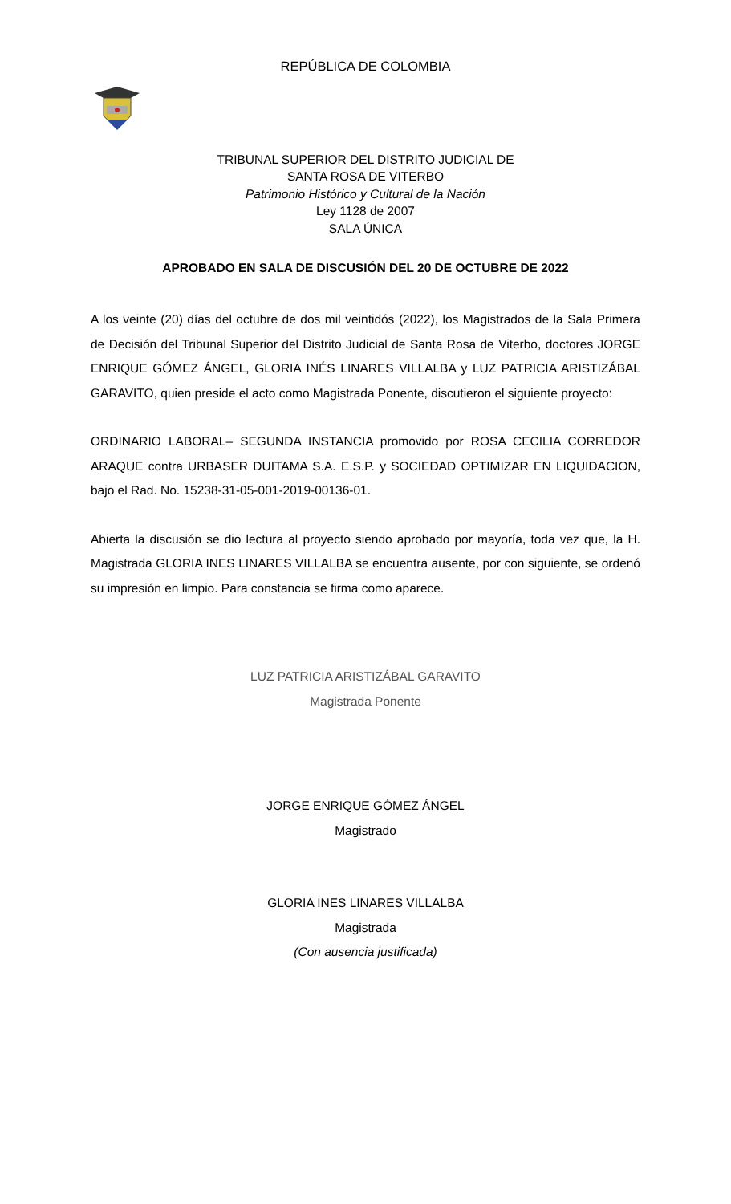REPÚBLICA DE COLOMBIA
TRIBUNAL SUPERIOR DEL DISTRITO JUDICIAL DE
SANTA ROSA DE VITERBO
Patrimonio Histórico y Cultural de la Nación
Ley 1128 de 2007
SALA ÚNICA
APROBADO EN SALA DE DISCUSIÓN DEL 20 DE OCTUBRE DE 2022
A los veinte (20) días del octubre de dos mil veintidós (2022), los Magistrados de la Sala Primera de Decisión del Tribunal Superior del Distrito Judicial de Santa Rosa de Viterbo, doctores JORGE ENRIQUE GÓMEZ ÁNGEL, GLORIA INÉS LINARES VILLALBA y LUZ PATRICIA ARISTIZÁBAL GARAVITO, quien preside el acto como Magistrada Ponente, discutieron el siguiente proyecto:
ORDINARIO LABORAL– SEGUNDA INSTANCIA promovido por ROSA CECILIA CORREDOR ARAQUE contra URBASER DUITAMA S.A. E.S.P. y SOCIEDAD OPTIMIZAR EN LIQUIDACION, bajo el Rad. No. 15238-31-05-001-2019-00136-01.
Abierta la discusión se dio lectura al proyecto siendo aprobado por mayoría, toda vez que, la H. Magistrada GLORIA INES LINARES VILLALBA se encuentra ausente, por con siguiente, se ordenó su impresión en limpio. Para constancia se firma como aparece.
LUZ PATRICIA ARISTIZÁBAL GARAVITO
Magistrada Ponente
JORGE ENRIQUE GÓMEZ ÁNGEL
Magistrado
GLORIA INES LINARES VILLALBA
Magistrada
(Con ausencia justificada)